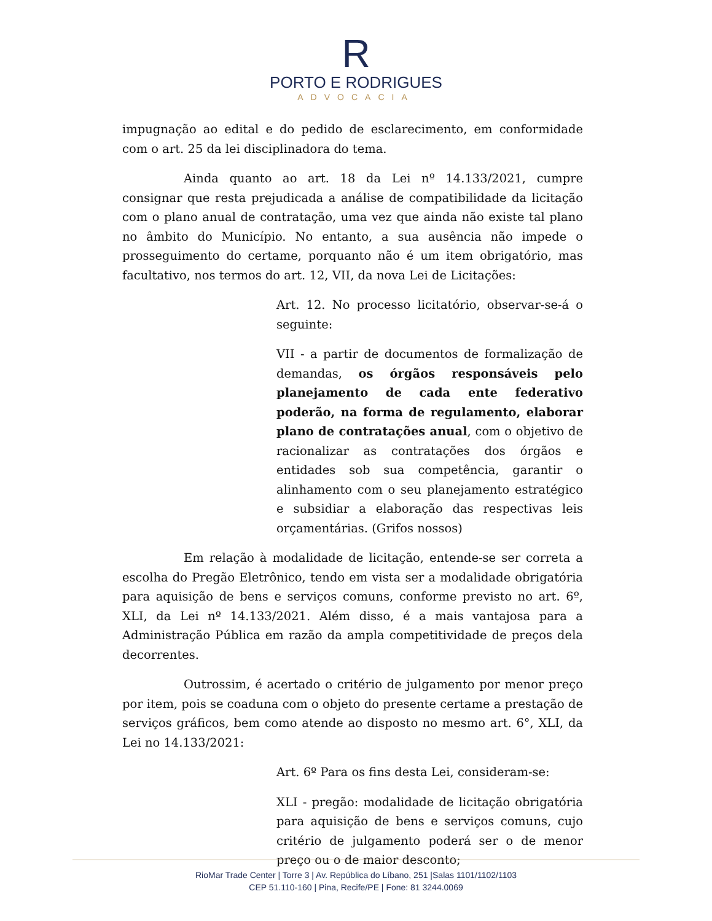R
PORTO E RODRIGUES
ADVOCACIA
impugnação ao edital e do pedido de esclarecimento, em conformidade com o art. 25 da lei disciplinadora do tema.
Ainda quanto ao art. 18 da Lei nº 14.133/2021, cumpre consignar que resta prejudicada a análise de compatibilidade da licitação com o plano anual de contratação, uma vez que ainda não existe tal plano no âmbito do Município. No entanto, a sua ausência não impede o prosseguimento do certame, porquanto não é um item obrigatório, mas facultativo, nos termos do art. 12, VII, da nova Lei de Licitações:
Art. 12. No processo licitatório, observar-se-á o seguinte:
VII - a partir de documentos de formalização de demandas, os órgãos responsáveis pelo planejamento de cada ente federativo poderão, na forma de regulamento, elaborar plano de contratações anual, com o objetivo de racionalizar as contratações dos órgãos e entidades sob sua competência, garantir o alinhamento com o seu planejamento estratégico e subsidiar a elaboração das respectivas leis orçamentárias. (Grifos nossos)
Em relação à modalidade de licitação, entende-se ser correta a escolha do Pregão Eletrônico, tendo em vista ser a modalidade obrigatória para aquisição de bens e serviços comuns, conforme previsto no art. 6º, XLI, da Lei nº 14.133/2021. Além disso, é a mais vantajosa para a Administração Pública em razão da ampla competitividade de preços dela decorrentes.
Outrossim, é acertado o critério de julgamento por menor preço por item, pois se coaduna com o objeto do presente certame a prestação de serviços gráficos, bem como atende ao disposto no mesmo art. 6°, XLI, da Lei no 14.133/2021:
Art. 6º Para os fins desta Lei, consideram-se:
XLI - pregão: modalidade de licitação obrigatória para aquisição de bens e serviços comuns, cujo critério de julgamento poderá ser o de menor preço ou o de maior desconto;
RioMar Trade Center | Torre 3 | Av. República do Líbano, 251 |Salas 1101/1102/1103
CEP 51.110-160 | Pina, Recife/PE | Fone: 81 3244.0069